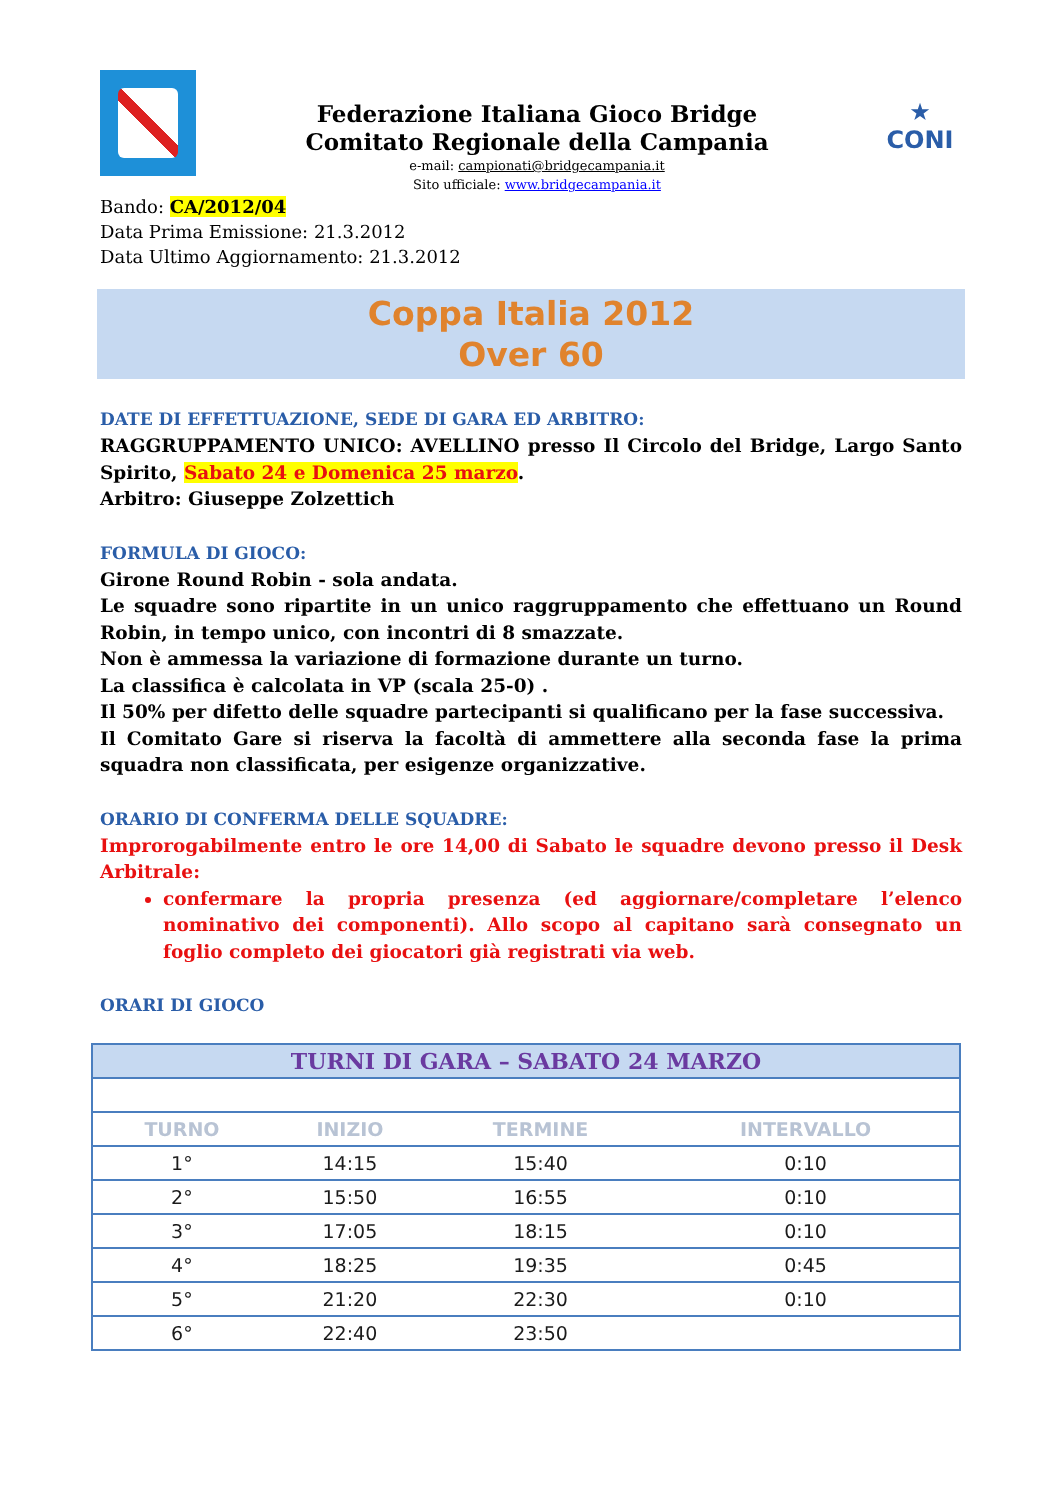Federazione Italiana Gioco Bridge
Comitato Regionale della Campania
e-mail: campionati@bridgecampania.it
Sito ufficiale: www.bridgecampania.it
★
CONI
Bando: CA/2012/04
Data Prima Emissione: 21.3.2012
Data Ultimo Aggiornamento: 21.3.2012
Coppa Italia 2012
Over 60
DATE DI EFFETTUAZIONE, SEDE DI GARA ED ARBITRO:
RAGGRUPPAMENTO UNICO: AVELLINO presso Il Circolo del Bridge, Largo Santo Spirito, Sabato 24 e Domenica 25 marzo.
Arbitro: Giuseppe Zolzettich
FORMULA DI GIOCO:
Girone Round Robin - sola andata.
Le squadre sono ripartite in un unico raggruppamento che effettuano un Round Robin, in tempo unico, con incontri di 8 smazzate.
Non è ammessa la variazione di formazione durante un turno.
La classifica è calcolata in VP (scala 25-0) .
Il 50% per difetto delle squadre partecipanti si qualificano per la fase successiva.
Il Comitato Gare si riserva la facoltà di ammettere alla seconda fase la prima squadra non classificata, per esigenze organizzative.
ORARIO DI CONFERMA DELLE SQUADRE:
Improrogabilmente entro le ore 14,00 di Sabato le squadre devono presso il Desk Arbitrale:
confermare la propria presenza (ed aggiornare/completare l’elenco nominativo dei componenti). Allo scopo al capitano sarà consegnato un foglio completo dei giocatori già registrati via web.
ORARI DI GIOCO
| TURNI DI GARA – SABATO 24 MARZO | | | |
| --- | --- | --- | --- |
| TURNO | INIZIO | TERMINE | INTERVALLO |
| 1° | 14:15 | 15:40 | 0:10 |
| 2° | 15:50 | 16:55 | 0:10 |
| 3° | 17:05 | 18:15 | 0:10 |
| 4° | 18:25 | 19:35 | 0:45 |
| 5° | 21:20 | 22:30 | 0:10 |
| 6° | 22:40 | 23:50 | |